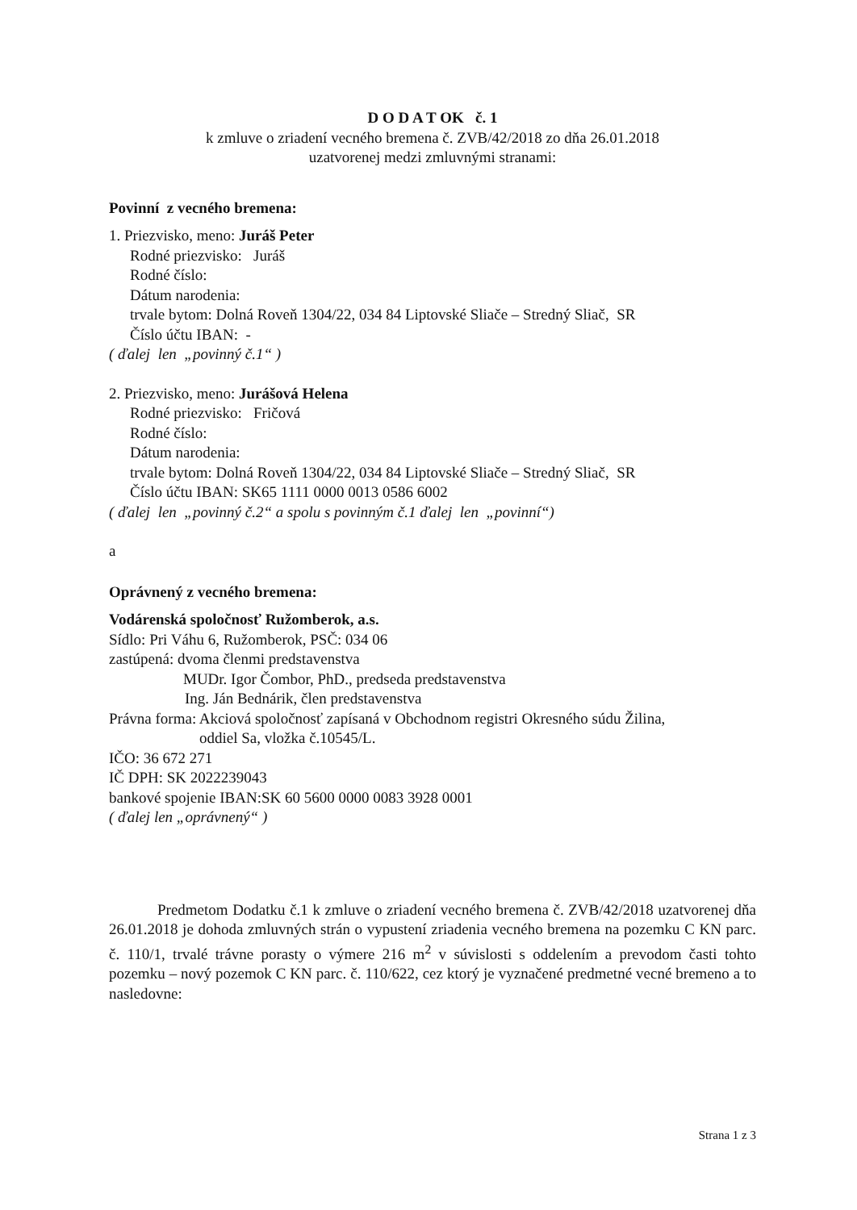D O D A T OK č. 1
k zmluve o zriadení vecného bremena č. ZVB/42/2018 zo dňa 26.01.2018
uzatvorenej medzi zmluvnými stranami:
Povinní z vecného bremena:
1. Priezvisko, meno: Juráš Peter
Rodné priezvisko: Juráš
Rodné číslo:
Dátum narodenia:
trvale bytom: Dolná Roveň 1304/22, 034 84 Liptovské Sliače – Stredný Sliač, SR
Číslo účtu IBAN: -
( ďalej len „povinný č.1“ )
2. Priezvisko, meno: Jurášová Helena
Rodné priezvisko: Fričová
Rodné číslo:
Dátum narodenia:
trvale bytom: Dolná Roveň 1304/22, 034 84 Liptovské Sliače – Stredný Sliač, SR
Číslo účtu IBAN: SK65 1111 0000 0013 0586 6002
( ďalej len „povinný č.2“ a spolu s povinným č.1 ďalej len „povinní“)
a
Oprávnený z vecného bremena:
Vodárenská spoločnosť Ružomberok, a.s.
Sídlo: Pri Váhu 6, Ružomberok, PSČ: 034 06
zastúpená: dvoma členmi predstavenstva
MUDr. Igor Čombor, PhD., predseda predstavenstva
Ing. Ján Bednárik, člen predstavenstva
Právna forma: Akciová spoločnosť zapísaná v Obchodnom registri Okresného súdu Žilina,
oddiel Sa, vložka č.10545/L.
IČO: 36 672 271
IČ DPH: SK 2022239043
bankové spojenie IBAN:SK 60 5600 0000 0083 3928 0001
( ďalej len „oprávnený“ )
Predmetom Dodatku č.1 k zmluve o zriadení vecného bremena č. ZVB/42/2018 uzatvorenej dňa 26.01.2018 je dohoda zmluvných strán o vypustení zriadenia vecného bremena na pozemku C KN parc. č. 110/1, trvalé trávne porasty o výmere 216 m<sup>2</sup> v súvislosti s oddelením a prevodom časti tohto pozemku – nový pozemok C KN parc. č. 110/622, cez ktorý je vyznačené predmetné vecné bremeno a to nasledovne:
Strana 1 z 3